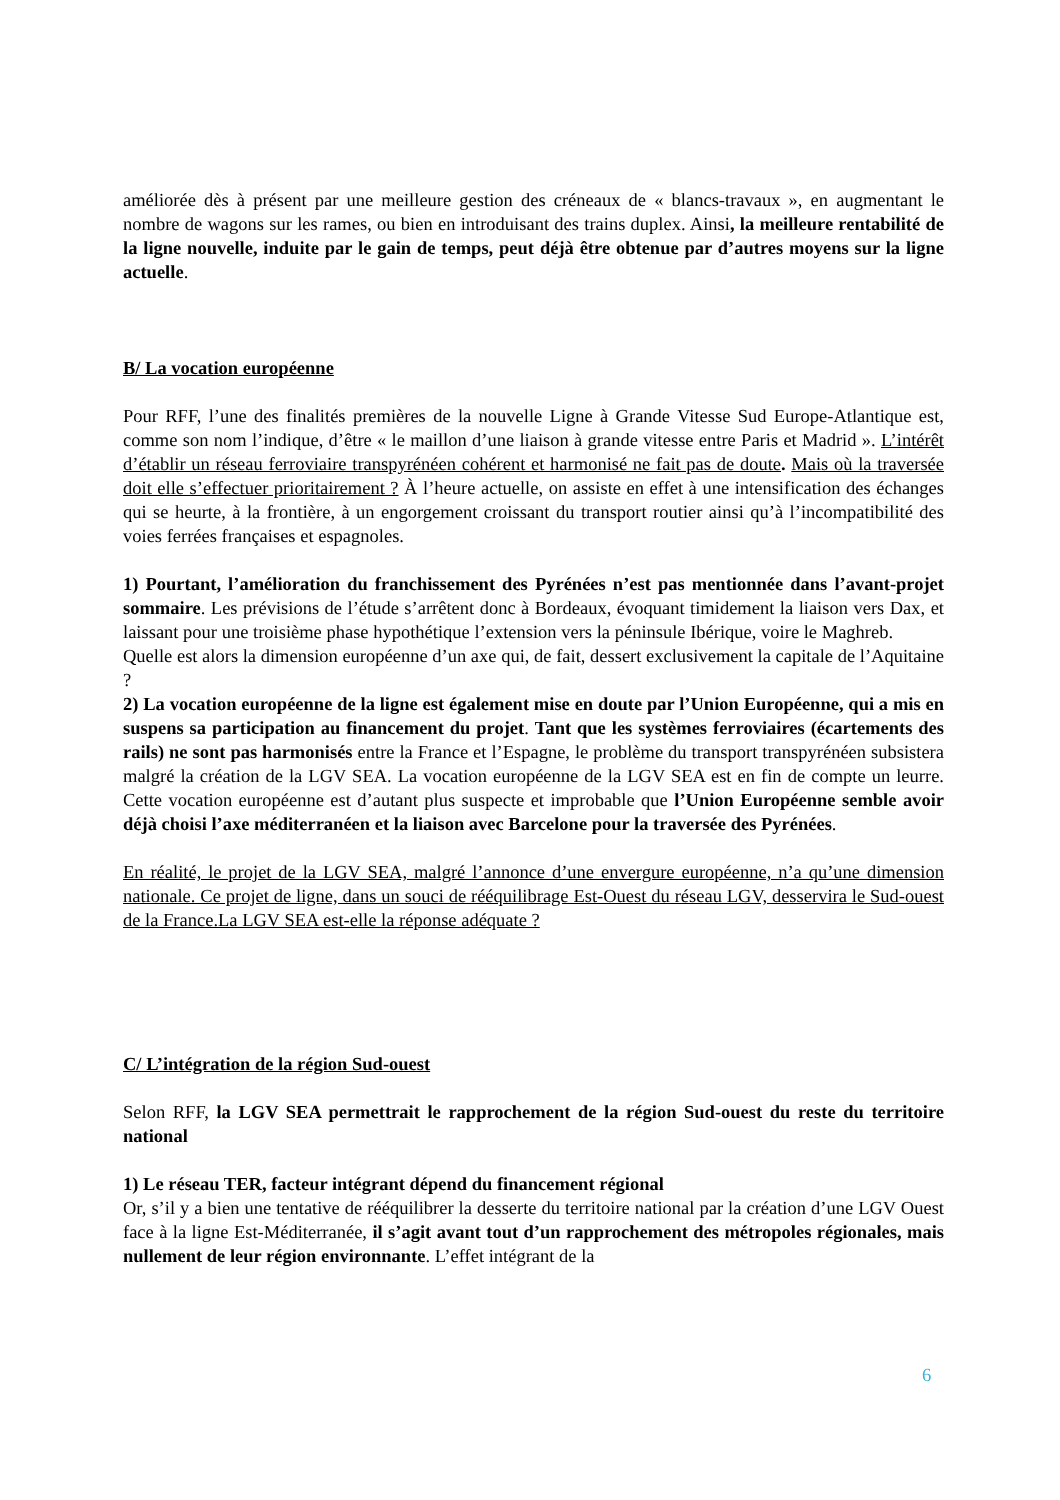améliorée dès à présent par une meilleure gestion des créneaux de « blancs-travaux », en augmentant le nombre de wagons sur les rames, ou bien en introduisant des trains duplex. Ainsi, la meilleure rentabilité de la ligne nouvelle, induite par le gain de temps, peut déjà être obtenue par d’autres moyens sur la ligne actuelle.
B/ La vocation européenne
Pour RFF, l’une des finalités premières de la nouvelle Ligne à Grande Vitesse Sud Europe-Atlantique est, comme son nom l’indique, d’être « le maillon d’une liaison à grande vitesse entre Paris et Madrid ». L’intérêt d’établir un réseau ferroviaire transpyrénéen cohérent et harmonisé ne fait pas de doute. Mais où la traversée doit elle s’effectuer prioritairement ? À l’heure actuelle, on assiste en effet à une intensification des échanges qui se heurte, à la frontière, à un engorgement croissant du transport routier ainsi qu’à l’incompatibilité des voies ferrées françaises et espagnoles.
1) Pourtant, l’amélioration du franchissement des Pyrénées n’est pas mentionnée dans l’avant-projet sommaire. Les prévisions de l’étude s’arrêtent donc à Bordeaux, évoquant timidement la liaison vers Dax, et laissant pour une troisième phase hypothétique l’extension vers la péninsule Ibérique, voire le Maghreb.
Quelle est alors la dimension européenne d’un axe qui, de fait, dessert exclusivement la capitale de l’Aquitaine ?
2) La vocation européenne de la ligne est également mise en doute par l’Union Européenne, qui a mis en suspens sa participation au financement du projet. Tant que les systèmes ferroviaires (écartements des rails) ne sont pas harmonisés entre la France et l’Espagne, le problème du transport transpyrénéen subsistera malgré la création de la LGV SEA. La vocation européenne de la LGV SEA est en fin de compte un leurre. Cette vocation européenne est d’autant plus suspecte et improbable que l’Union Européenne semble avoir déjà choisi l’axe méditerranéen et la liaison avec Barcelone pour la traversée des Pyrénées.
En réalité, le projet de la LGV SEA, malgré l’annonce d’une envergure européenne, n’a qu’une dimension nationale. Ce projet de ligne, dans un souci de rééquilibrage Est-Ouest du réseau LGV, desservira le Sud-ouest de la France.La LGV SEA est-elle la réponse adéquate ?
C/ L’intégration de la région Sud-ouest
Selon RFF, la LGV SEA permettrait le rapprochement de la région Sud-ouest du reste du territoire national
1) Le réseau TER, facteur intégrant dépend du financement régional
Or, s’il y a bien une tentative de rééquilibrer la desserte du territoire national par la création d’une LGV Ouest face à la ligne Est-Méditerranée, il s’agit avant tout d’un rapprochement des métropoles régionales, mais nullement de leur région environnante. L’effet intégrant de la
6